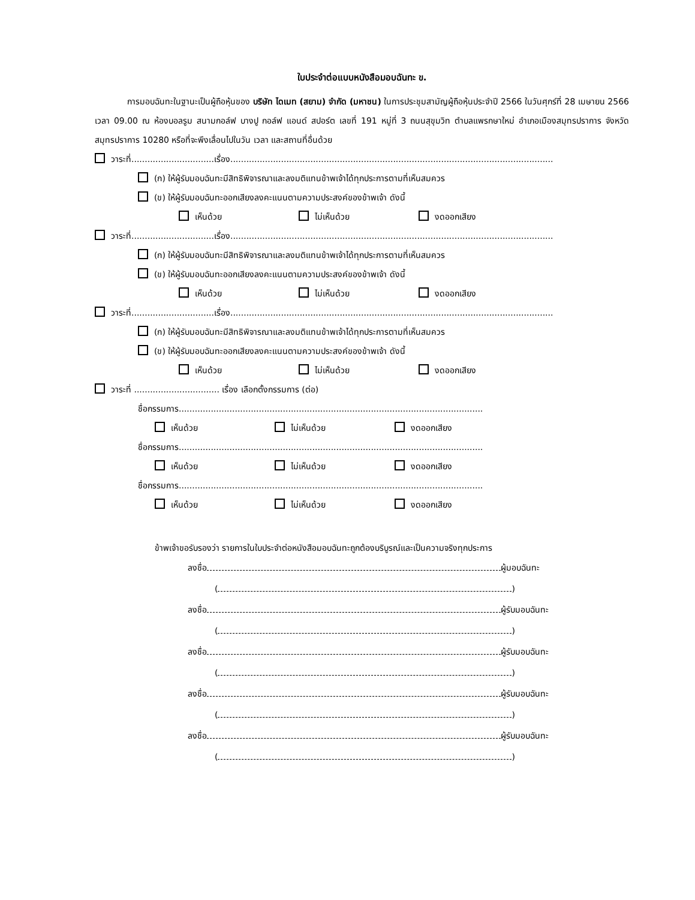ใบประจำต่อแบบหนังสือมอบฉันทะ ข.
การมอบฉันทะในฐานะเป็นผู้ถือหุ้นของ บริษัท ไดเมท (สยาม) จำกัด (มหาชน) ในการประชุมสามัญผู้ถือหุ้นประจำปี 2566 ในวันศุกร์ที่ 28 เมษายน 2566 เวลา 09.00 ณ ห้องบอลรูม สนามกอล์ฟ บางปู กอล์ฟ แอนด์ สปอร์ต เลขที่ 191 หมู่ที่ 3 ถนนสุขุมวิท ตำบลแพรกษาใหม่ อำเภอเมืองสมุทรปราการ จังหวัดสมุทรปราการ 10280 หรือที่จะพึงเลื่อนไปในวัน เวลา และสถานที่อื่นด้วย
วาระที่...............................เรื่อง.........................................................................................................................
(ก) ให้ผู้รับมอบฉันทะมีสิทธิพิจารณาและลงมติแทนข้าพเจ้าได้ทุกประการตามที่เห็นสมควร
(ข) ให้ผู้รับมอบฉันทะออกเสียงลงคะแนนตามความประสงค์ของข้าพเจ้า ดังนี้
เห็นด้วย ไม่เห็นด้วย งดออกเสียง
วาระที่...............................เรื่อง.........................................................................................................................
(ก) ให้ผู้รับมอบฉันทะมีสิทธิพิจารณาและลงมติแทนข้าพเจ้าได้ทุกประการตามที่เห็นสมควร
(ข) ให้ผู้รับมอบฉันทะออกเสียงลงคะแนนตามความประสงค์ของข้าพเจ้า ดังนี้
เห็นด้วย ไม่เห็นด้วย งดออกเสียง
วาระที่...............................เรื่อง.........................................................................................................................
(ก) ให้ผู้รับมอบฉันทะมีสิทธิพิจารณาและลงมติแทนข้าพเจ้าได้ทุกประการตามที่เห็นสมควร
(ข) ให้ผู้รับมอบฉันทะออกเสียงลงคะแนนตามความประสงค์ของข้าพเจ้า ดังนี้
เห็นด้วย ไม่เห็นด้วย งดออกเสียง
วาระที่ ................................ เรื่อง เลือกตั้งกรรมการ (ต่อ)
ชื่อกรรมการ..................................................................................................................
เห็นด้วย ไม่เห็นด้วย งดออกเสียง
ชื่อกรรมการ..................................................................................................................
เห็นด้วย ไม่เห็นด้วย งดออกเสียง
ชื่อกรรมการ..................................................................................................................
เห็นด้วย ไม่เห็นด้วย งดออกเสียง
ข้าพเจ้าขอรับรองว่า รายการในใบประจำต่อหนังสือมอบฉันทะถูกต้องบริบูรณ์และเป็นความจริงทุกประการ
ลงชื่อ ผู้มอบฉันทะ
( )
ลงชื่อ ผู้รับมอบฉันทะ
( )
ลงชื่อ ผู้รับมอบฉันทะ
( )
ลงชื่อ ผู้รับมอบฉันทะ
( )
ลงชื่อ ผู้รับมอบฉันทะ
( )